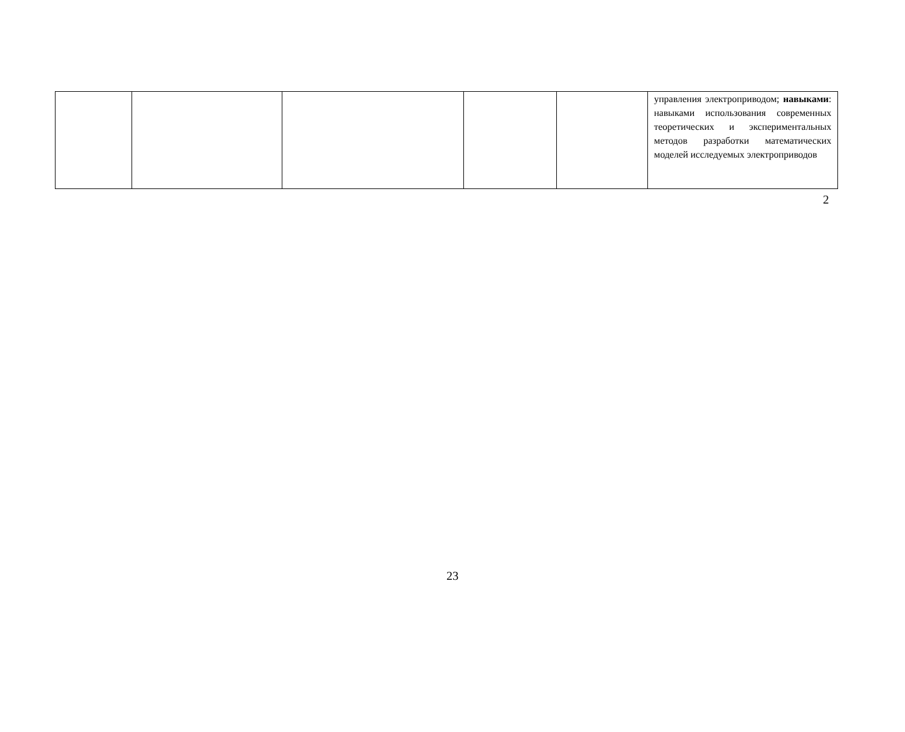| | | | | | управления электроприводом; навыками : навыками использования современных теоретических и экспериментальных методов разработки математических моделей исследуемых электроприводов |
2
23